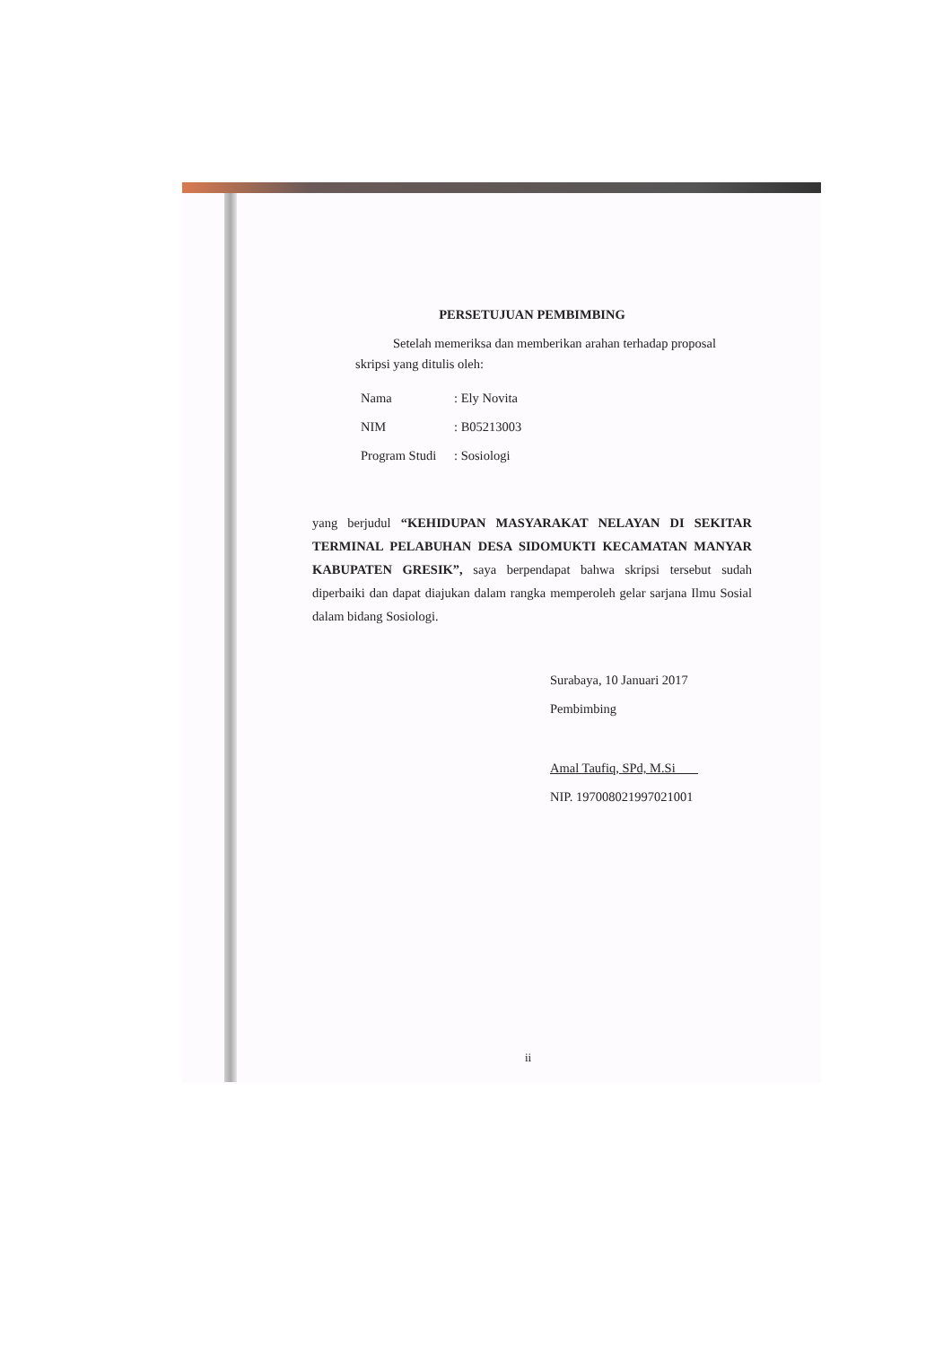PERSETUJUAN PEMBIMBING
Setelah memeriksa dan memberikan arahan terhadap proposal
skripsi yang ditulis oleh:
Nama: Ely Novita
NIM: B05213003
Program Studi: Sosiologi
yang berjudul “KEHIDUPAN MASYARAKAT NELAYAN DI SEKITAR TERMINAL PELABUHAN DESA SIDOMUKTI KECAMATAN MANYAR KABUPATEN GRESIK”, saya berpendapat bahwa skripsi tersebut sudah diperbaiki dan dapat diajukan dalam rangka memperoleh gelar sarjana Ilmu Sosial dalam bidang Sosiologi.
Surabaya, 10 Januari 2017
Pembimbing
Amal Taufiq, SPd, M.Si
NIP. 197008021997021001
ii